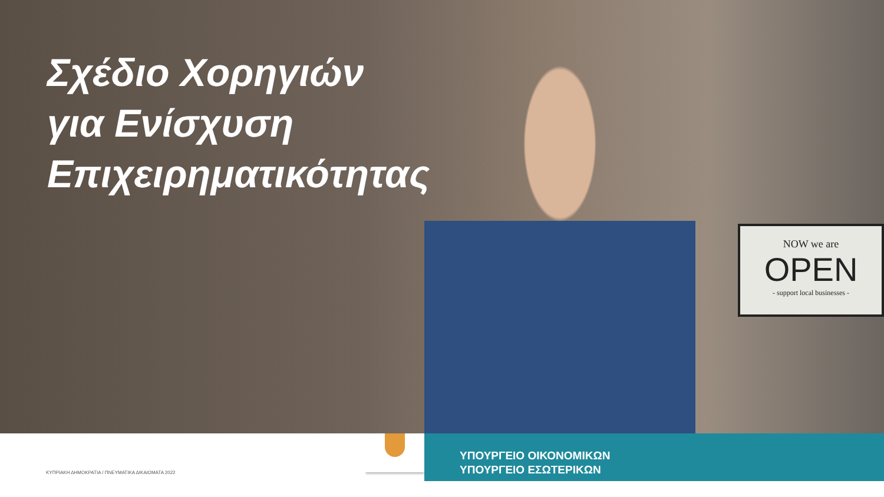NOW we are
OPEN
- support local businesses -
Σχέδιο Χορηγιών
για Ενίσχυση
Επιχειρηματικότητας
ΚΥΠΡΙΑΚΗ ΔΗΜΟΚΡΑΤΙΑ / ΠΝΕΥΜΑΤΙΚΑ ΔΙΚΑΙΩΜΑΤΑ 2022
ΥΠΟΥΡΓΕΙΟ ΟΙΚΟΝΟΜΙΚΩΝ
ΥΠΟΥΡΓΕΙΟ ΕΣΩΤΕΡΙΚΩΝ